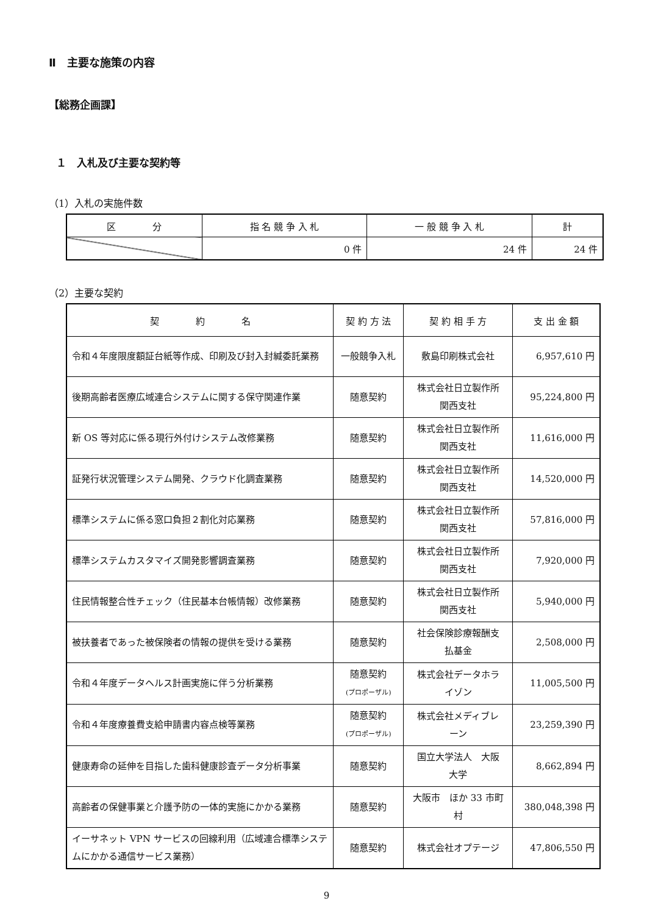Ⅱ　主要な施策の内容
【総務企画課】
１　入札及び主要な契約等
（1）入札の実施件数
| 区 分 | 指 名 競 争 入 札 | 一 般 競 争 入 札 | 計 |
| --- | --- | --- | --- |
| | 0 件 | 24 件 | 24 件 |
（2）主要な契約
| 契 約 名 | 契 約 方 法 | 契 約 相 手 方 | 支 出 金 額 |
| --- | --- | --- | --- |
| 令和４年度限度額証台紙等作成、印刷及び封入封緘委託業務 | 一般競争入札 | 敷島印刷株式会社 | 6,957,610 円 |
| 後期高齢者医療広域連合システムに関する保守関連作業 | 随意契約 | 株式会社日立製作所 関西支社 | 95,224,800 円 |
| 新 OS 等対応に係る現行外付けシステム改修業務 | 随意契約 | 株式会社日立製作所 関西支社 | 11,616,000 円 |
| 証発行状況管理システム開発、クラウド化調査業務 | 随意契約 | 株式会社日立製作所 関西支社 | 14,520,000 円 |
| 標準システムに係る窓口負担２割化対応業務 | 随意契約 | 株式会社日立製作所 関西支社 | 57,816,000 円 |
| 標準システムカスタマイズ開発影響調査業務 | 随意契約 | 株式会社日立製作所 関西支社 | 7,920,000 円 |
| 住民情報整合性チェック（住民基本台帳情報）改修業務 | 随意契約 | 株式会社日立製作所 関西支社 | 5,940,000 円 |
| 被扶養者であった被保険者の情報の提供を受ける業務 | 随意契約 | 社会保険診療報酬支 払基金 | 2,508,000 円 |
| 令和４年度データヘルス計画実施に伴う分析業務 | 随意契約 (プロポーザル) | 株式会社データホラ イゾン | 11,005,500 円 |
| 令和４年度療養費支給申請書内容点検等業務 | 随意契約 (プロポーザル) | 株式会社メディブレ ーン | 23,259,390 円 |
| 健康寿命の延伸を目指した歯科健康診査データ分析事業 | 随意契約 | 国立大学法人 大阪 大学 | 8,662,894 円 |
| 高齢者の保健事業と介護予防の一体的実施にかかる業務 | 随意契約 | 大阪市 ほか 33 市町 村 | 380,048,398 円 |
| イーサネット VPN サービスの回線利用（広域連合標準システムにかかる通信サービス業務） | 随意契約 | 株式会社オプテージ | 47,806,550 円 |
9